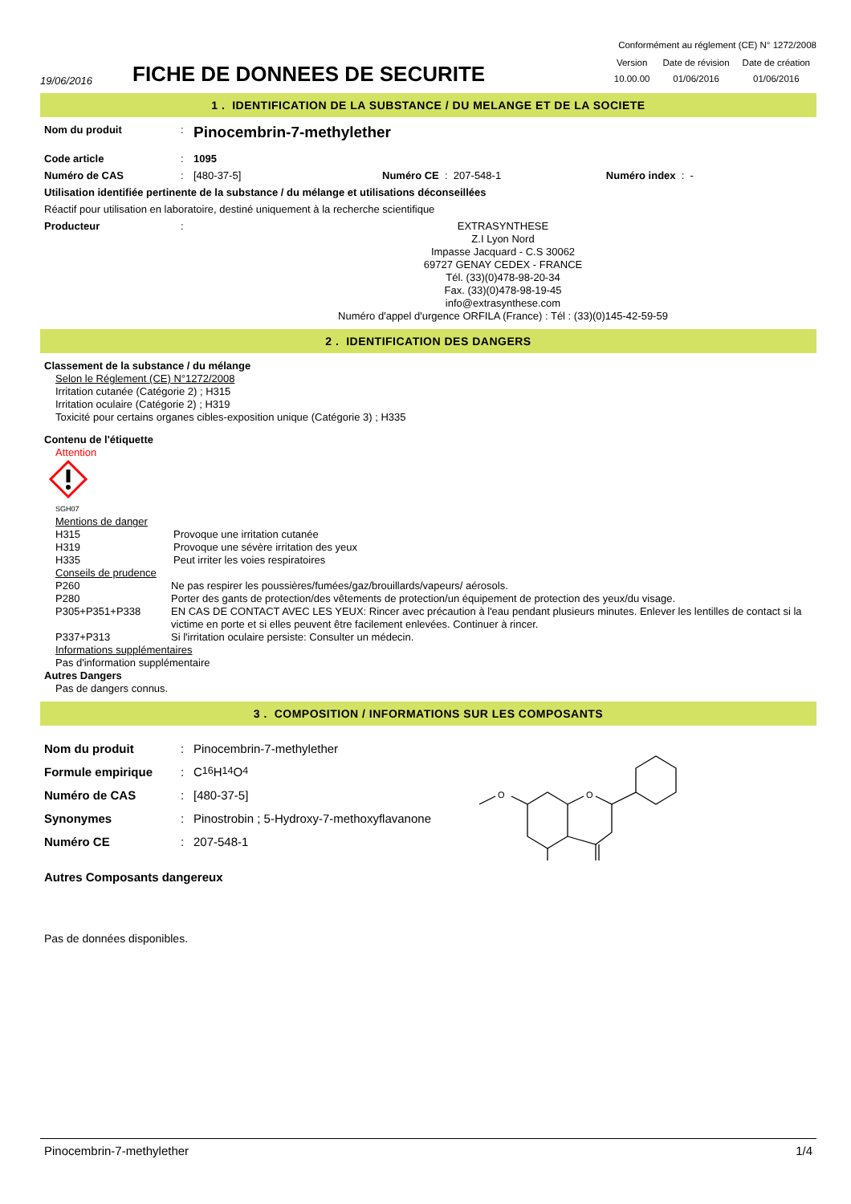Conformément au réglement (CE) N° 1272/2008
19/06/2016
FICHE DE DONNEES DE SECURITE
| Version | Date de révision | Date de création |
| 10.00.00 | 01/06/2016 | 01/06/2016 |
1 . IDENTIFICATION DE LA SUBSTANCE / DU MELANGE ET DE LA SOCIETE
Nom du produit :
Pinocembrin-7-methylether
Code article : 1095
Numéro de CAS : [480-37-5] Numéro CE :
207-548-1 Numéro index : -
Utilisation identifiée pertinente de la substance / du mélange et utilisations déconseillées
Réactif pour utilisation en laboratoire, destiné uniquement à la recherche scientifique
Producteur :
EXTRASYNTHESE
Z.I Lyon Nord
Impasse Jacquard - C.S 30062
69727 GENAY CEDEX - FRANCE
Tél. (33)(0)478-98-20-34
Fax. (33)(0)478-98-19-45
info@extrasynthese.com
Numéro d'appel d'urgence ORFILA (France) : Tél : (33)(0)145-42-59-59
2 . IDENTIFICATION DES DANGERS
Classement de la substance / du mélange
Selon le Réglement (CE) N°1272/2008
Irritation cutanée (Catégorie 2) ; H315
Irritation oculaire (Catégorie 2) ; H319
Toxicité pour certains organes cibles-exposition unique (Catégorie 3) ; H335
Contenu de l'étiquette
Attention
SGH07
Mentions de danger
| H315 | Provoque une irritation cutanée |
| H319 | Provoque une sévère irritation des yeux |
| H335 | Peut irriter les voies respiratoires |
Conseils de prudence
| P260 | Ne pas respirer les poussières/fumées/gaz/brouillards/vapeurs/ aérosols. |
| P280 | Porter des gants de protection/des vêtements de protection/un équipement de protection des yeux/du visage. |
| P305+P351+P338 | EN CAS DE CONTACT AVEC LES YEUX: Rincer avec précaution à l'eau pendant plusieurs minutes. Enlever les lentilles de contact si la victime en porte et si elles peuvent être facilement enlevées. Continuer à rincer. |
| P337+P313 | Si l'irritation oculaire persiste: Consulter un médecin. |
Informations supplémentaires
Pas d'information supplémentaire
Autres Dangers
Pas de dangers connus.
3 . COMPOSITION / INFORMATIONS SUR LES COMPOSANTS
Nom du produit :
Pinocembrin-7-methylether
Formule empirique :
C<sub>16</sub>H<sub>14</sub>O<sub>4</sub>
Numéro de CAS :
[480-37-5]
Synonymes :
Pinostrobin ; 5-Hydroxy-7-methoxyflavanone
Numéro CE :
207-548-1
O
O
Autres Composants dangereux
Pas de données disponibles.
Pinocembrin-7-methylether 1/4